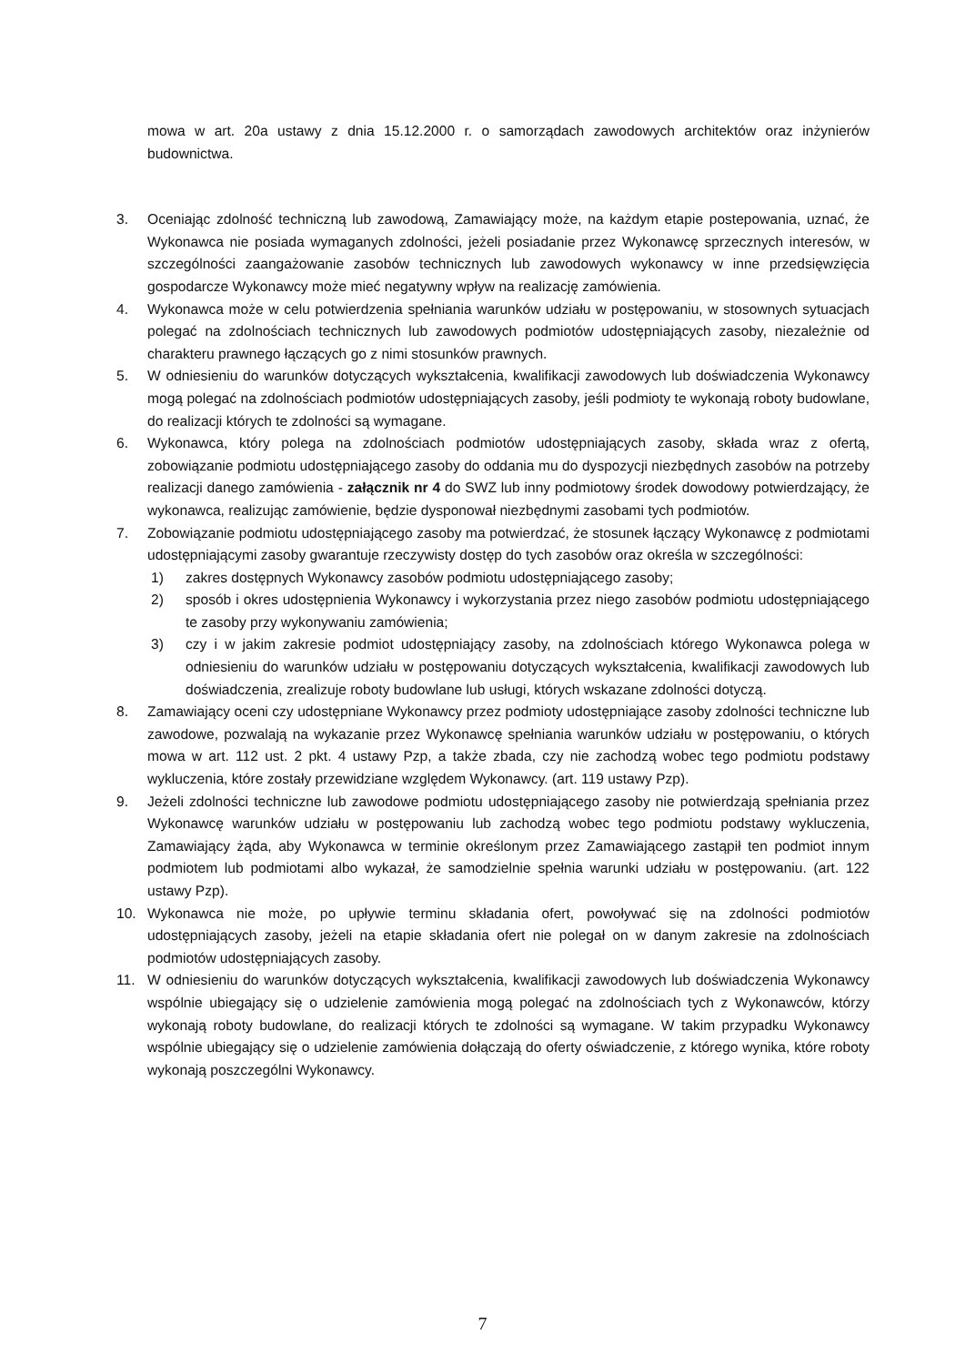mowa w art. 20a ustawy z dnia 15.12.2000 r. o samorządach zawodowych architektów oraz inżynierów budownictwa.
3. Oceniając zdolność techniczną lub zawodową, Zamawiający może, na każdym etapie postepowania, uznać, że Wykonawca nie posiada wymaganych zdolności, jeżeli posiadanie przez Wykonawcę sprzecznych interesów, w szczególności zaangażowanie zasobów technicznych lub zawodowych wykonawcy w inne przedsięwzięcia gospodarcze Wykonawcy może mieć negatywny wpływ na realizację zamówienia.
4. Wykonawca może w celu potwierdzenia spełniania warunków udziału w postępowaniu, w stosownych sytuacjach polegać na zdolnościach technicznych lub zawodowych podmiotów udostępniających zasoby, niezależnie od charakteru prawnego łączących go z nimi stosunków prawnych.
5. W odniesieniu do warunków dotyczących wykształcenia, kwalifikacji zawodowych lub doświadczenia Wykonawcy mogą polegać na zdolnościach podmiotów udostępniających zasoby, jeśli podmioty te wykonają roboty budowlane, do realizacji których te zdolności są wymagane.
6. Wykonawca, który polega na zdolnościach podmiotów udostępniających zasoby, składa wraz z ofertą, zobowiązanie podmiotu udostępniającego zasoby do oddania mu do dyspozycji niezbędnych zasobów na potrzeby realizacji danego zamówienia - załącznik nr 4 do SWZ lub inny podmiotowy środek dowodowy potwierdzający, że wykonawca, realizując zamówienie, będzie dysponował niezbędnymi zasobami tych podmiotów.
7. Zobowiązanie podmiotu udostępniającego zasoby ma potwierdzać, że stosunek łączący Wykonawcę z podmiotami udostępniającymi zasoby gwarantuje rzeczywisty dostęp do tych zasobów oraz określa w szczególności:
1) zakres dostępnych Wykonawcy zasobów podmiotu udostępniającego zasoby;
2) sposób i okres udostępnienia Wykonawcy i wykorzystania przez niego zasobów podmiotu udostępniającego te zasoby przy wykonywaniu zamówienia;
3) czy i w jakim zakresie podmiot udostępniający zasoby, na zdolnościach którego Wykonawca polega w odniesieniu do warunków udziału w postępowaniu dotyczących wykształcenia, kwalifikacji zawodowych lub doświadczenia, zrealizuje roboty budowlane lub usługi, których wskazane zdolności dotyczą.
8. Zamawiający oceni czy udostępniane Wykonawcy przez podmioty udostępniające zasoby zdolności techniczne lub zawodowe, pozwalają na wykazanie przez Wykonawcę spełniania warunków udziału w postępowaniu, o których mowa w art. 112 ust. 2 pkt. 4 ustawy Pzp, a także zbada, czy nie zachodzą wobec tego podmiotu podstawy wykluczenia, które zostały przewidziane względem Wykonawcy. (art. 119 ustawy Pzp).
9. Jeżeli zdolności techniczne lub zawodowe podmiotu udostępniającego zasoby nie potwierdzają spełniania przez Wykonawcę warunków udziału w postępowaniu lub zachodzą wobec tego podmiotu podstawy wykluczenia, Zamawiający żąda, aby Wykonawca w terminie określonym przez Zamawiającego zastąpił ten podmiot innym podmiotem lub podmiotami albo wykazał, że samodzielnie spełnia warunki udziału w postępowaniu. (art. 122 ustawy Pzp).
10. Wykonawca nie może, po upływie terminu składania ofert, powoływać się na zdolności podmiotów udostępniających zasoby, jeżeli na etapie składania ofert nie polegał on w danym zakresie na zdolnościach podmiotów udostępniających zasoby.
11. W odniesieniu do warunków dotyczących wykształcenia, kwalifikacji zawodowych lub doświadczenia Wykonawcy wspólnie ubiegający się o udzielenie zamówienia mogą polegać na zdolnościach tych z Wykonawców, którzy wykonają roboty budowlane, do realizacji których te zdolności są wymagane. W takim przypadku Wykonawcy wspólnie ubiegający się o udzielenie zamówienia dołączają do oferty oświadczenie, z którego wynika, które roboty wykonają poszczególni Wykonawcy.
7